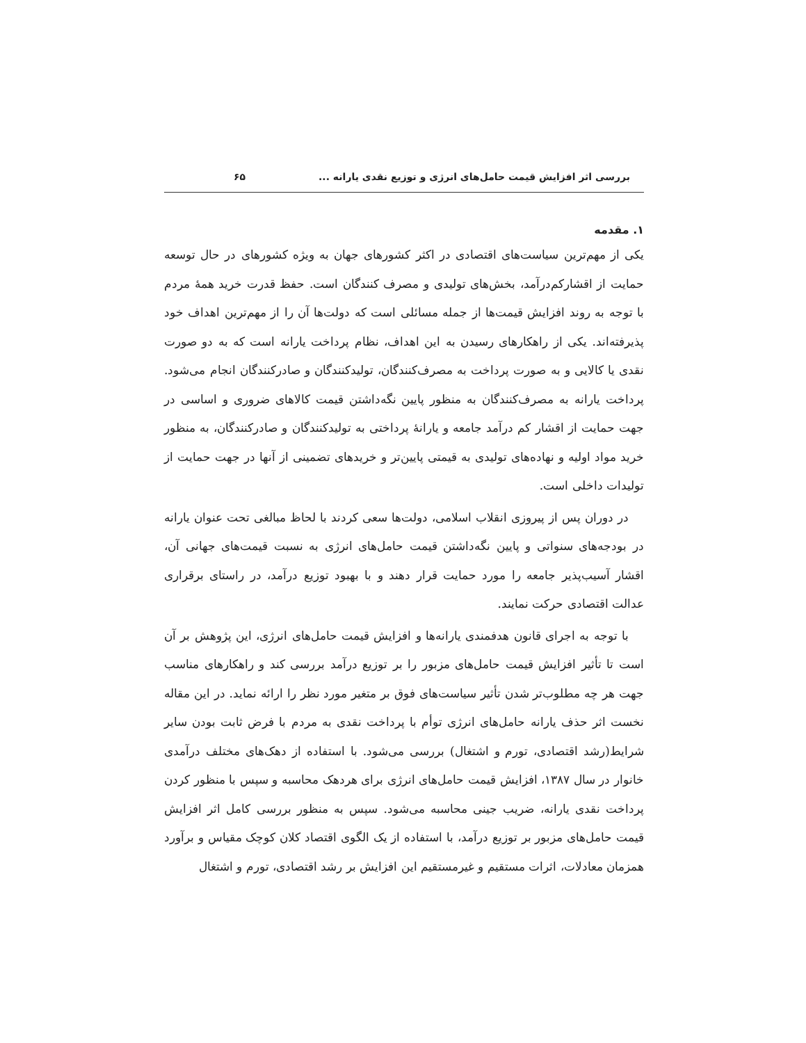بررسی اثر افزایش قیمت حامل‌های انرژی و توزیع نقدی یارانه ... ۶۵
۱. مقدمه
یکی از مهم‌ترین سیاست‌های اقتصادی در اکثر کشورهای جهان به ویژه کشورهای در حال توسعه حمایت از اقشارکم‌درآمد، بخش‌های تولیدی و مصرف کنندگان است. حفظ قدرت خرید همهٔ مردم با توجه به روند افزایش قیمت‌ها از جمله مسائلی است که دولت‌ها آن را از مهم‌ترین اهداف خود پذیرفته‌اند. یکی از راهکارهای رسیدن به این اهداف، نظام پرداخت یارانه است که به دو صورت نقدی یا کالایی و به صورت پرداخت به مصرف‌کنندگان، تولیدکنندگان و صادرکنندگان انجام می‌شود. پرداخت یارانه به مصرف‌کنندگان به منظور پایین نگه‌داشتن قیمت کالاهای ضروری و اساسی در جهت حمایت از اقشار کم درآمد جامعه و یارانهٔ پرداختی به تولیدکنندگان و صادرکنندگان، به منظور خرید مواد اولیه و نهاده‌های تولیدی به قیمتی پایین‌تر و خریدهای تضمینی از آنها در جهت حمایت از تولیدات داخلی است.
در دوران پس از پیروزی انقلاب اسلامی، دولت‌ها سعی کردند با لحاظ مبالغی تحت عنوان یارانه در بودجه‌های سنواتی و پایین نگه‌داشتن قیمت حامل‌های انرژی به نسبت قیمت‌های جهانی آن، اقشار آسیب‌پذیر جامعه را مورد حمایت قرار دهند و با بهبود توزیع درآمد، در راستای برقراری عدالت اقتصادی حرکت نمایند.
با توجه به اجرای قانون هدفمندی یارانه‌ها و افزایش قیمت حامل‌های انرژی، این پژوهش بر آن است تا تأثیر افزایش قیمت حامل‌های مزبور را بر توزیع درآمد بررسی کند و راهکارهای مناسب جهت هر چه مطلوب‌تر شدن تأثیر سیاست‌های فوق بر متغیر مورد نظر را ارائه نماید. در این مقاله نخست اثر حذف یارانه حامل‌های انرژی توأم با پرداخت نقدی به مردم با فرض ثابت بودن سایر شرایط(رشد اقتصادی، تورم و اشتغال) بررسی می‌شود. با استفاده از دهک‌های مختلف درآمدی خانوار در سال ۱۳۸۷، افزایش قیمت حامل‌های انرژی برای هردهک محاسبه و سپس با منظور کردن پرداخت نقدی یارانه، ضریب جینی محاسبه می‌شود. سپس به منظور بررسی کامل اثر افزایش قیمت حامل‌های مزبور بر توزیع درآمد، با استفاده از یک الگوی اقتصاد کلان کوچک مقیاس و برآورد همزمان معادلات، اثرات مستقیم و غیرمستقیم این افزایش بر رشد اقتصادی، تورم و اشتغال